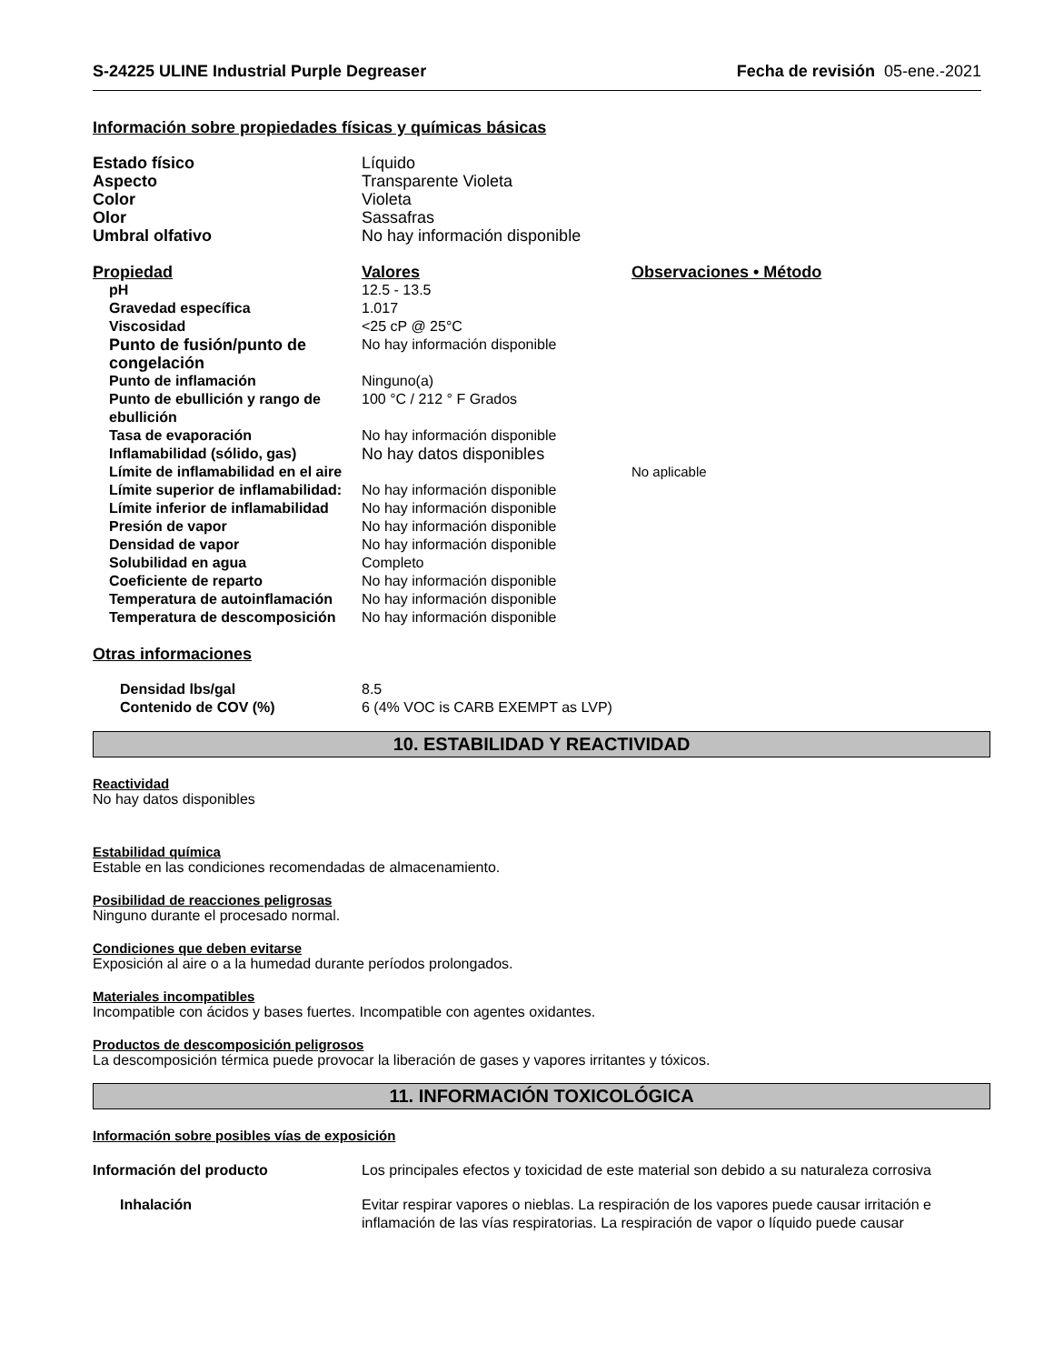S-24225 ULINE Industrial Purple Degreaser Fecha de revisión 05-ene.-2021
Información sobre propiedades físicas y químicas básicas
| Estado físico | Líquido |
| Aspecto | Transparente Violeta |
| Color | Violeta |
| Olor | Sassafras |
| Umbral olfativo | No hay información disponible |
| Propiedad | Valores | Observaciones • Método |
| pH | 12.5 - 13.5 | |
| Gravedad específica | 1.017 | |
| Viscosidad | <25 cP @ 25°C | |
| Punto de fusión/punto de congelación | No hay información disponible | |
| Punto de inflamación | Ninguno(a) | |
| Punto de ebullición y rango de ebullición | 100 °C / 212 ° F Grados | |
| Tasa de evaporación | No hay información disponible | |
| Inflamabilidad (sólido, gas) | No hay datos disponibles | |
| Límite de inflamabilidad en el aire | | No aplicable |
| Límite superior de inflamabilidad: | No hay información disponible | |
| Límite inferior de inflamabilidad | No hay información disponible | |
| Presión de vapor | No hay información disponible | |
| Densidad de vapor | No hay información disponible | |
| Solubilidad en agua | Completo | |
| Coeficiente de reparto | No hay información disponible | |
| Temperatura de autoinflamación | No hay información disponible | |
| Temperatura de descomposición | No hay información disponible | |
Otras informaciones
| Densidad lbs/gal | 8.5 |
| Contenido de COV (%) | 6 (4% VOC is CARB EXEMPT as LVP) |
10. ESTABILIDAD Y REACTIVIDAD
Reactividad
No hay datos disponibles
Estabilidad química
Estable en las condiciones recomendadas de almacenamiento.
Posibilidad de reacciones peligrosas
Ninguno durante el procesado normal.
Condiciones que deben evitarse
Exposición al aire o a la humedad durante períodos prolongados.
Materiales incompatibles
Incompatible con ácidos y bases fuertes. Incompatible con agentes oxidantes.
Productos de descomposición peligrosos
La descomposición térmica puede provocar la liberación de gases y vapores irritantes y tóxicos.
11. INFORMACIÓN TOXICOLÓGICA
Información sobre posibles vías de exposición
| Información del producto | Los principales efectos y toxicidad de este material son debido a su naturaleza corrosiva |
| Inhalación | Evitar respirar vapores o nieblas. La respiración de los vapores puede causar irritación e inflamación de las vías respiratorias. La respiración de vapor o líquido puede causar |